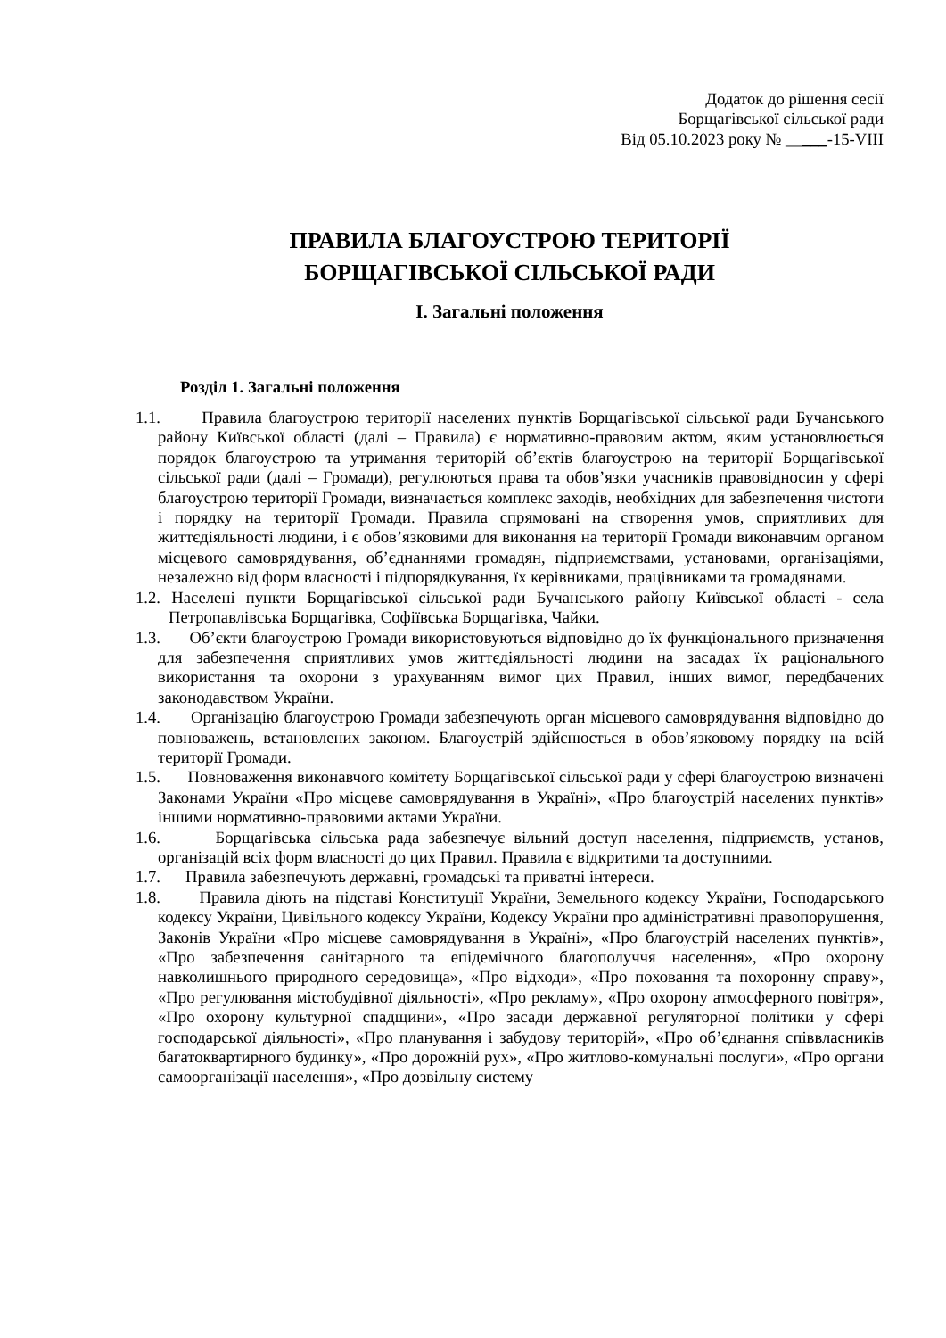Додаток до рішення сесії
Борщагівської сільської ради
Від 05.10.2023 року № _____-15-VIII
ПРАВИЛА БЛАГОУСТРОЮ ТЕРИТОРІЇ
БОРЩАГІВСЬКОЇ СІЛЬСЬКОЇ РАДИ
І. Загальні положення
Розділ 1. Загальні положення
1.1. Правила благоустрою території населених пунктів Борщагівської сільської ради Бучанського району Київської області (далі – Правила) є нормативно-правовим актом, яким установлюється порядок благоустрою та утримання територій об’єктів благоустрою на території Борщагівської сільської ради (далі – Громади), регулюються права та обов’язки учасників правовідносин у сфері благоустрою території Громади, визначається комплекс заходів, необхідних для забезпечення чистоти і порядку на території Громади. Правила спрямовані на створення умов, сприятливих для життєдіяльності людини, і є обов’язковими для виконання на території Громади виконавчим органом місцевого самоврядування, об’єднаннями громадян, підприємствами, установами, організаціями, незалежно від форм власності і підпорядкування, їх керівниками, працівниками та громадянами.
1.2. Населені пункти Борщагівської сільської ради Бучанського району Київської області - села Петропавлівська Борщагівка, Софіївська Борщагівка, Чайки.
1.3. Об’єкти благоустрою Громади використовуються відповідно до їх функціонального призначення для забезпечення сприятливих умов життєдіяльності людини на засадах їх раціонального використання та охорони з урахуванням вимог цих Правил, інших вимог, передбачених законодавством України.
1.4. Організацію благоустрою Громади забезпечують орган місцевого самоврядування відповідно до повноважень, встановлених законом. Благоустрій здійснюється в обов’язковому порядку на всій території Громади.
1.5. Повноваження виконавчого комітету Борщагівської сільської ради у сфері благоустрою визначені Законами України «Про місцеве самоврядування в Україні», «Про благоустрій населених пунктів» іншими нормативно-правовими актами України.
1.6. Борщагівська сільська рада забезпечує вільний доступ населення, підприємств, установ, організацій всіх форм власності до цих Правил. Правила є відкритими та доступними.
1.7. Правила забезпечують державні, громадські та приватні інтереси.
1.8. Правила діють на підставі Конституції України, Земельного кодексу України, Господарського кодексу України, Цивільного кодексу України, Кодексу України про адміністративні правопорушення, Законів України «Про місцеве самоврядування в Україні», «Про благоустрій населених пунктів», «Про забезпечення санітарного та епідемічного благополуччя населення», «Про охорону навколишнього природного середовища», «Про відходи», «Про поховання та похоронну справу», «Про регулювання містобудівної діяльності», «Про рекламу», «Про охорону атмосферного повітря», «Про охорону культурної спадщини», «Про засади державної регуляторної політики у сфері господарської діяльності», «Про планування і забудову територій», «Про об’єднання співвласників багатоквартирного будинку», «Про дорожній рух», «Про житлово-комунальні послуги», «Про органи самоорганізації населення», «Про дозвільну систему